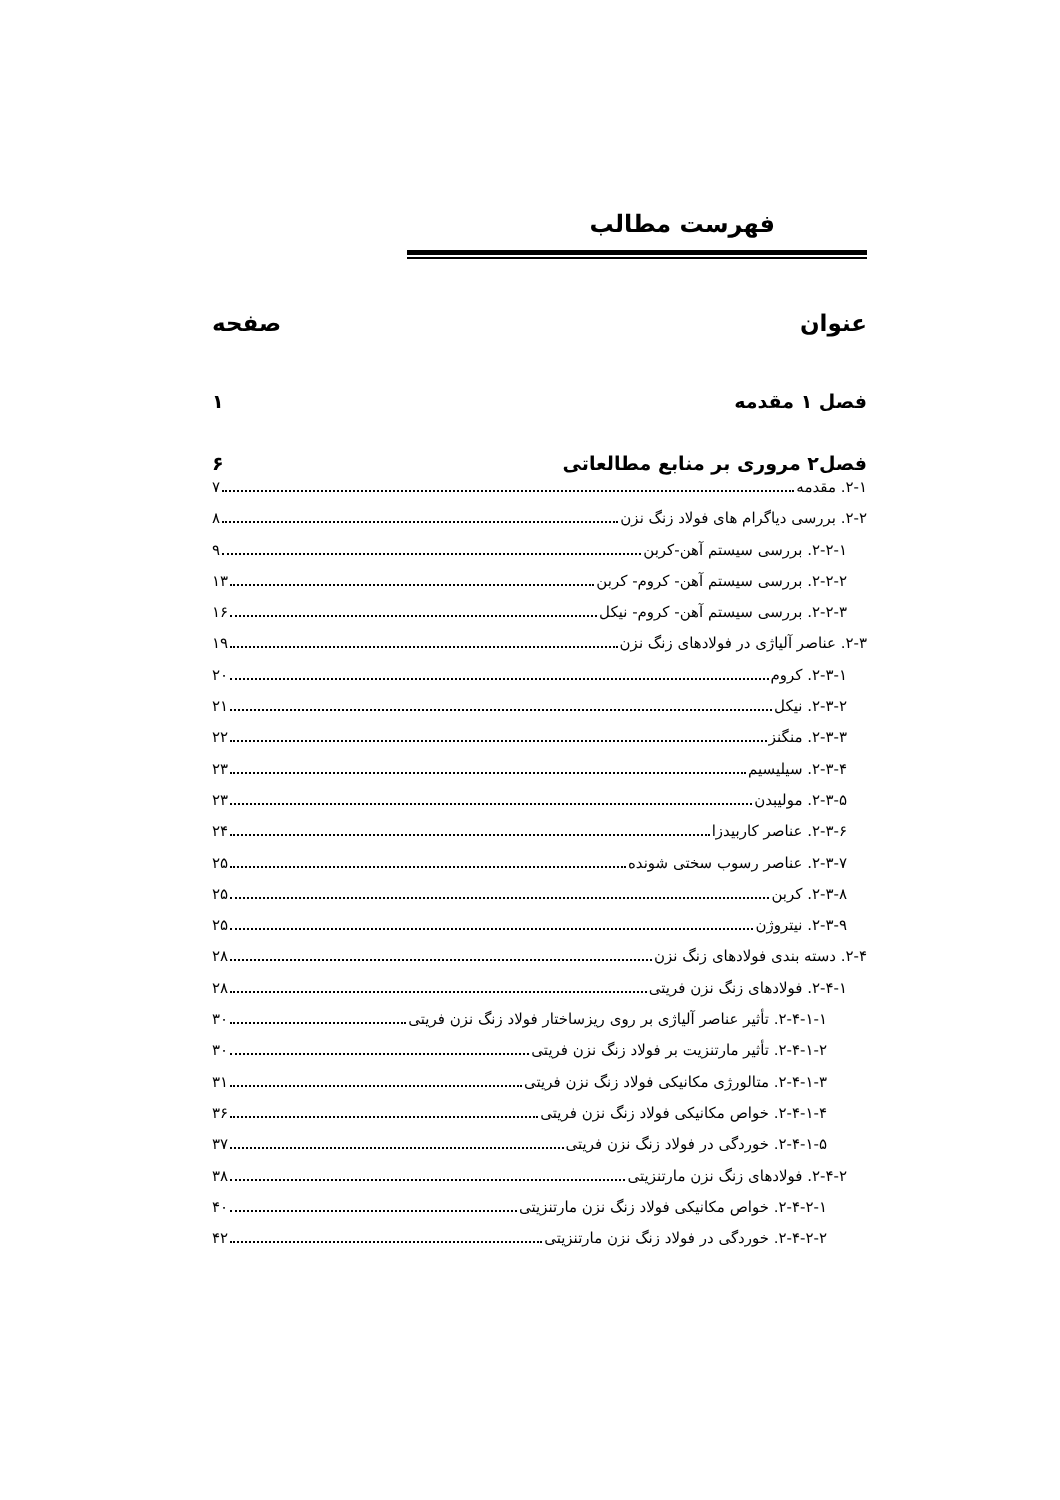فهرست مطالب
عنوان صفحه
فصل ۱ مقدمه ۱
فصل۲ مروری بر منابع مطالعاتی ۶
۲-۱. مقدمه ۷
۲-۲. بررسی دیاگرام های فولاد زنگ نزن ۸
۲-۲-۱. بررسی سیستم آهن-کربن ۹
۲-۲-۲. بررسی سیستم آهن- کروم- کربن ۱۳
۲-۲-۳. بررسی سیستم آهن- کروم- نیکل ۱۶
۲-۳. عناصر آلیاژی در فولادهای زنگ نزن ۱۹
۲-۳-۱. کروم ۲۰
۲-۳-۲. نیکل ۲۱
۲-۳-۳. منگنز ۲۲
۲-۳-۴. سیلیسیم ۲۳
۲-۳-۵. مولیبدن ۲۳
۲-۳-۶. عناصر کاربیدزا ۲۴
۲-۳-۷. عناصر رسوب سختی شونده ۲۵
۲-۳-۸. کربن ۲۵
۲-۳-۹. نیتروژن ۲۵
۲-۴. دسته بندی فولادهای زنگ نزن ۲۸
۲-۴-۱. فولادهای زنگ نزن فریتی ۲۸
۲-۴-۱-۱. تأثیر عناصر آلیاژی بر روی ریزساختار فولاد زنگ نزن فریتی ۳۰
۲-۴-۱-۲. تأثیر مارتنزیت بر فولاد زنگ نزن فریتی ۳۰
۲-۴-۱-۳. متالورژی مکانیکی فولاد زنگ نزن فریتی ۳۱
۲-۴-۱-۴. خواص مکانیکی فولاد زنگ نزن فریتی ۳۶
۲-۴-۱-۵. خوردگی در فولاد زنگ نزن فریتی ۳۷
۲-۴-۲. فولادهای زنگ نزن مارتنزیتی ۳۸
۲-۴-۲-۱. خواص مکانیکی فولاد زنگ نزن مارتنزیتی ۴۰
۲-۴-۲-۲. خوردگی در فولاد زنگ نزن مارتنزیتی ۴۲